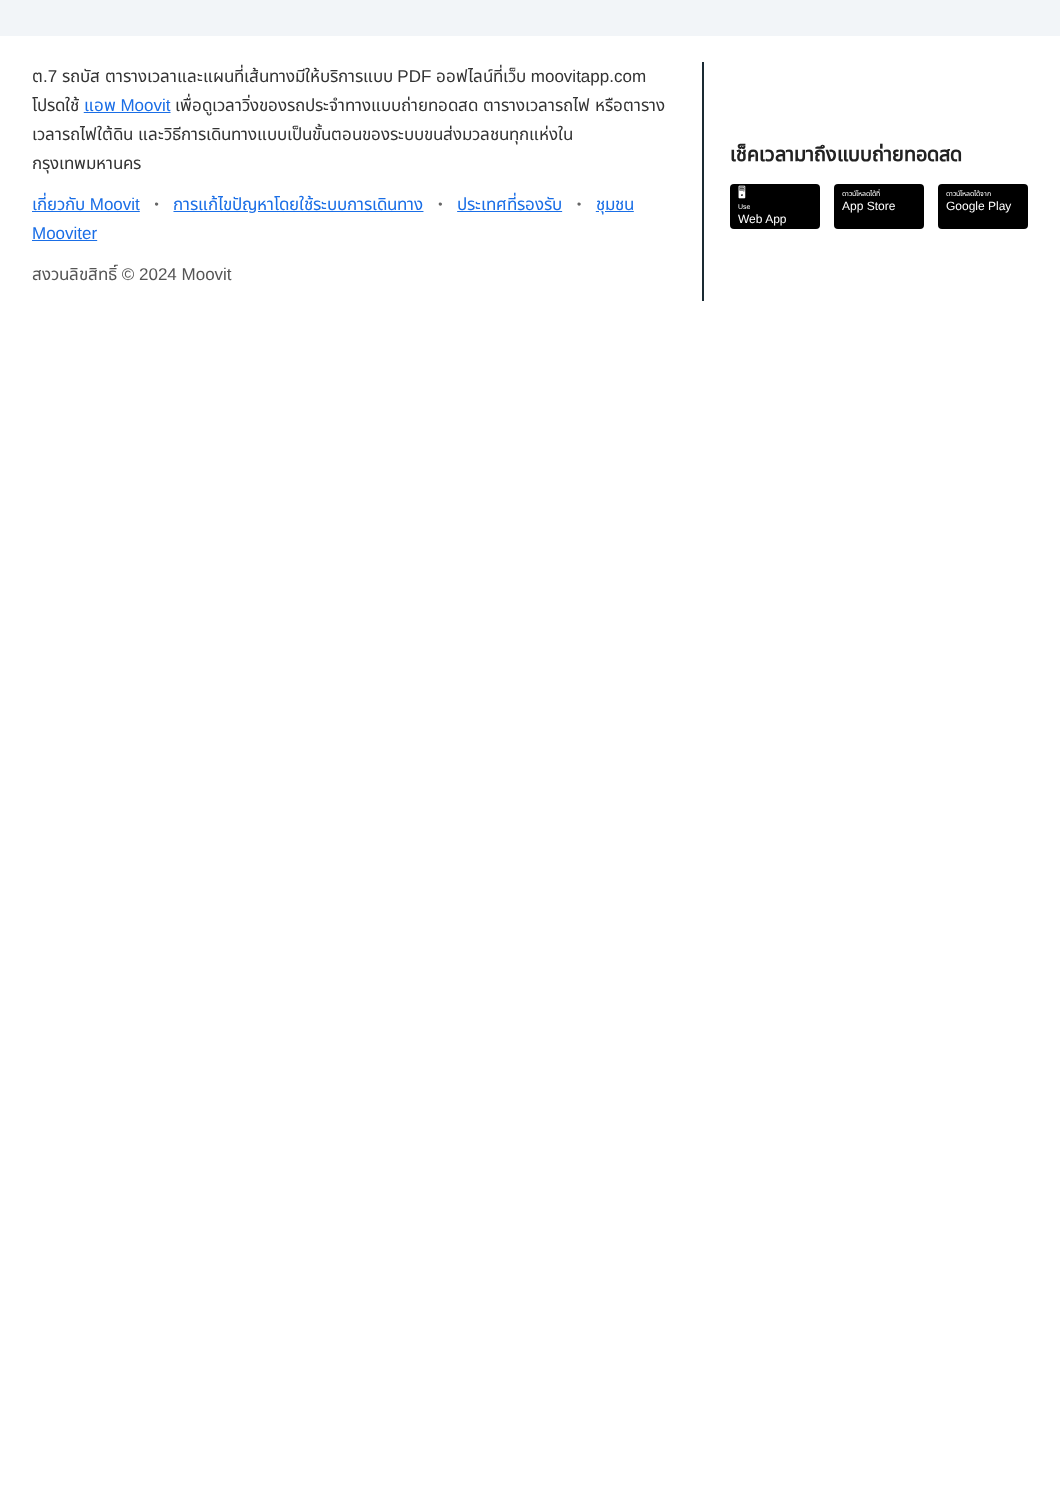ต.7 รถบัส ตารางเวลาและแผนที่เส้นทางมีให้บริการแบบ PDF ออฟไลน์ที่เว็บ moovitapp.com โปรดใช้ แอพ Moovit เพื่อดูเวลาวิ่งของรถประจำทางแบบถ่ายทอดสด ตารางเวลารถไฟ หรือตารางเวลารถไฟใต้ดิน และวิธีการเดินทางแบบเป็นขั้นตอนของระบบขนส่งมวลชนทุกแห่งใน กรุงเทพมหานคร
เกี่ยวกับ Moovit • การแก้ไขปัญหาโดยใช้ระบบการเดินทาง • ประเทศที่รองรับ • ชุมชน Mooviter
สงวนลิขสิทธิ์ © 2024 Moovit
เช็คเวลามาถึงแบบถ่ายทอดสด
🖥
Use
Web App
ดาวน์โหลดได้ที่
App Store
ดาวน์โหลดได้จาก
Google Play